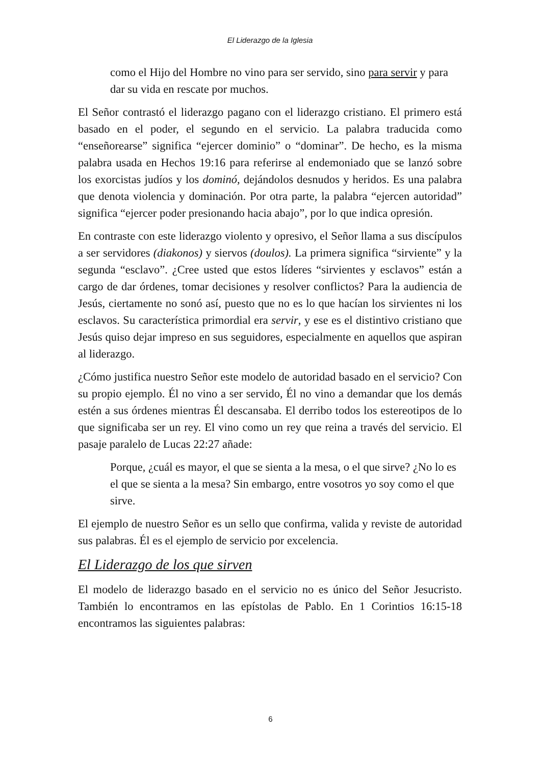El Liderazgo de la Iglesia
como el Hijo del Hombre no vino para ser servido, sino para servir y para dar su vida en rescate por muchos.
El Señor contrastó el liderazgo pagano con el liderazgo cristiano. El primero está basado en el poder, el segundo en el servicio. La palabra traducida como “enseñorearse” significa “ejercer dominio” o “dominar”. De hecho, es la misma palabra usada en Hechos 19:16 para referirse al endemoniado que se lanzó sobre los exorcistas judíos y los dominó, dejándolos desnudos y heridos. Es una palabra que denota violencia y dominación. Por otra parte, la palabra “ejercen autoridad” significa “ejercer poder presionando hacia abajo”, por lo que indica opresión.
En contraste con este liderazgo violento y opresivo, el Señor llama a sus discípulos a ser servidores (diakonos) y siervos (doulos). La primera significa “sirviente” y la segunda “esclavo”. ¿Cree usted que estos líderes “sirvientes y esclavos” están a cargo de dar órdenes, tomar decisiones y resolver conflictos? Para la audiencia de Jesús, ciertamente no sonó así, puesto que no es lo que hacían los sirvientes ni los esclavos. Su característica primordial era servir, y ese es el distintivo cristiano que Jesús quiso dejar impreso en sus seguidores, especialmente en aquellos que aspiran al liderazgo.
¿Cómo justifica nuestro Señor este modelo de autoridad basado en el servicio? Con su propio ejemplo. Él no vino a ser servido, Él no vino a demandar que los demás estén a sus órdenes mientras Él descansaba. El derribo todos los estereotipos de lo que significaba ser un rey. El vino como un rey que reina a través del servicio. El pasaje paralelo de Lucas 22:27 añade:
Porque, ¿cuál es mayor, el que se sienta a la mesa, o el que sirve? ¿No lo es el que se sienta a la mesa? Sin embargo, entre vosotros yo soy como el que sirve.
El ejemplo de nuestro Señor es un sello que confirma, valida y reviste de autoridad sus palabras. Él es el ejemplo de servicio por excelencia.
El Liderazgo de los que sirven
El modelo de liderazgo basado en el servicio no es único del Señor Jesucristo. También lo encontramos en las epístolas de Pablo. En 1 Corintios 16:15-18 encontramos las siguientes palabras:
6